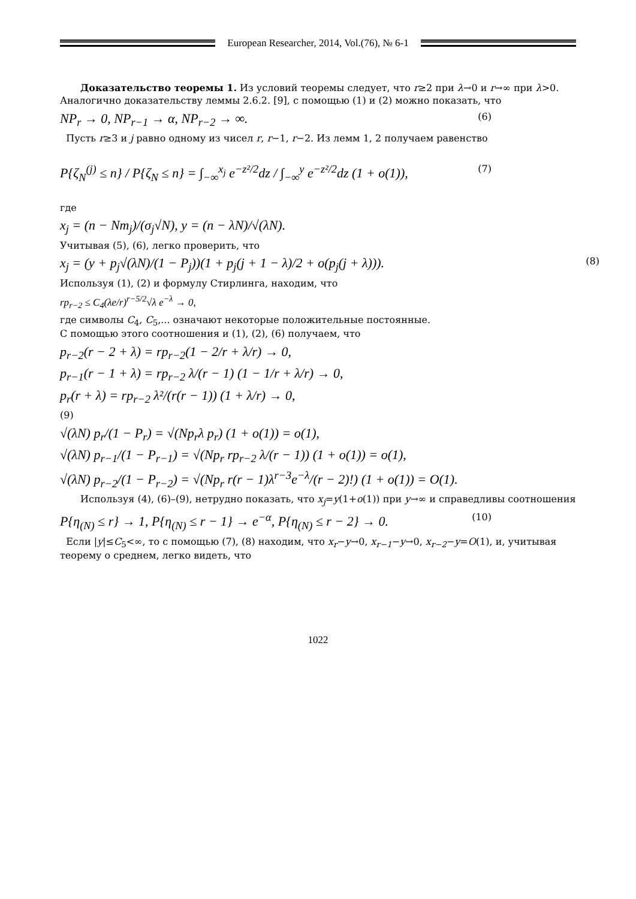European Researcher, 2014, Vol.(76), № 6-1
Доказательство теоремы 1. Из условий теоремы следует, что r≥2 при λ→0 и r→∞ при λ>0. Аналогично доказательству леммы 2.6.2. [9], с помощью (1) и (2) можно показать, что
NP<sub>r</sub> → 0, NP<sub>r−1</sub> → α, NP<sub>r−2</sub> → ∞. (6)
Пусть r≥3 и j равно одному из чисел r, r−1, r−2. Из лемм 1, 2 получаем равенство
P{ζ<sub>N</sub><sup>(j)</sup> ≤ n} / P{ζ<sub>N</sub> ≤ n} = ∫<sub>−∞</sub><sup>x<sub>j</sub></sup> e<sup>−z²/2</sup>dz / ∫<sub>−∞</sub><sup>y</sup> e<sup>−z²/2</sup>dz (1 + o(1)), (7)
где
x<sub>j</sub> = (n − Nm<sub>j</sub>)/(σ<sub>j</sub>√N), y = (n − λN)/√(λN).
Учитывая (5), (6), легко проверить, что
x<sub>j</sub> = (y + p<sub>j</sub>√(λN)/(1 − P<sub>j</sub>))(1 + p<sub>j</sub>(j + 1 − λ)/2 + o(p<sub>j</sub>(j + λ))). (8)
Используя (1), (2) и формулу Стирлинга, находим, что
rp<sub>r−2</sub> ≤ C<sub>4</sub>(λe/r)<sup>r−5/2</sup>√λ e<sup>−λ</sup> → 0,
где символы C<sub>4</sub>, C<sub>5</sub>,... означают некоторые положительные постоянные.
С помощью этого соотношения и (1), (2), (6) получаем, что
p<sub>r−2</sub>(r − 2 + λ) = rp<sub>r−2</sub>(1 − 2/r + λ/r) → 0,
p<sub>r−1</sub>(r − 1 + λ) = rp<sub>r−2</sub> λ/(r − 1) (1 − 1/r + λ/r) → 0,
p<sub>r</sub>(r + λ) = rp<sub>r−2</sub> λ²/(r(r − 1)) (1 + λ/r) → 0,
(9)
√(λN) p<sub>r</sub>/(1 − P<sub>r</sub>) = √(Np<sub>r</sub>λ p<sub>r</sub>) (1 + o(1)) = o(1),
√(λN) p<sub>r−1</sub>/(1 − P<sub>r−1</sub>) = √(Np<sub>r</sub> rp<sub>r−2</sub> λ/(r − 1)) (1 + o(1)) = o(1),
√(λN) p<sub>r−2</sub>/(1 − P<sub>r−2</sub>) = √(Np<sub>r</sub> r(r − 1)λ<sup>r−3</sup>e<sup>−λ</sup>/(r − 2)!) (1 + o(1)) = O(1).
Используя (4), (6)–(9), нетрудно показать, что x<sub>j</sub>=y(1+o(1)) при y→∞ и справедливы соотношения
P{η<sub>(N)</sub> ≤ r} → 1, P{η<sub>(N)</sub> ≤ r − 1} → e<sup>−α</sup>, P{η<sub>(N)</sub> ≤ r − 2} → 0. (10)
Если |y|≤C<sub>5</sub><∞, то с помощью (7), (8) находим, что x<sub>r</sub>−y→0, x<sub>r−1</sub>−y→0, x<sub>r−2</sub>−y=O(1), и, учитывая теорему о среднем, легко видеть, что
1022